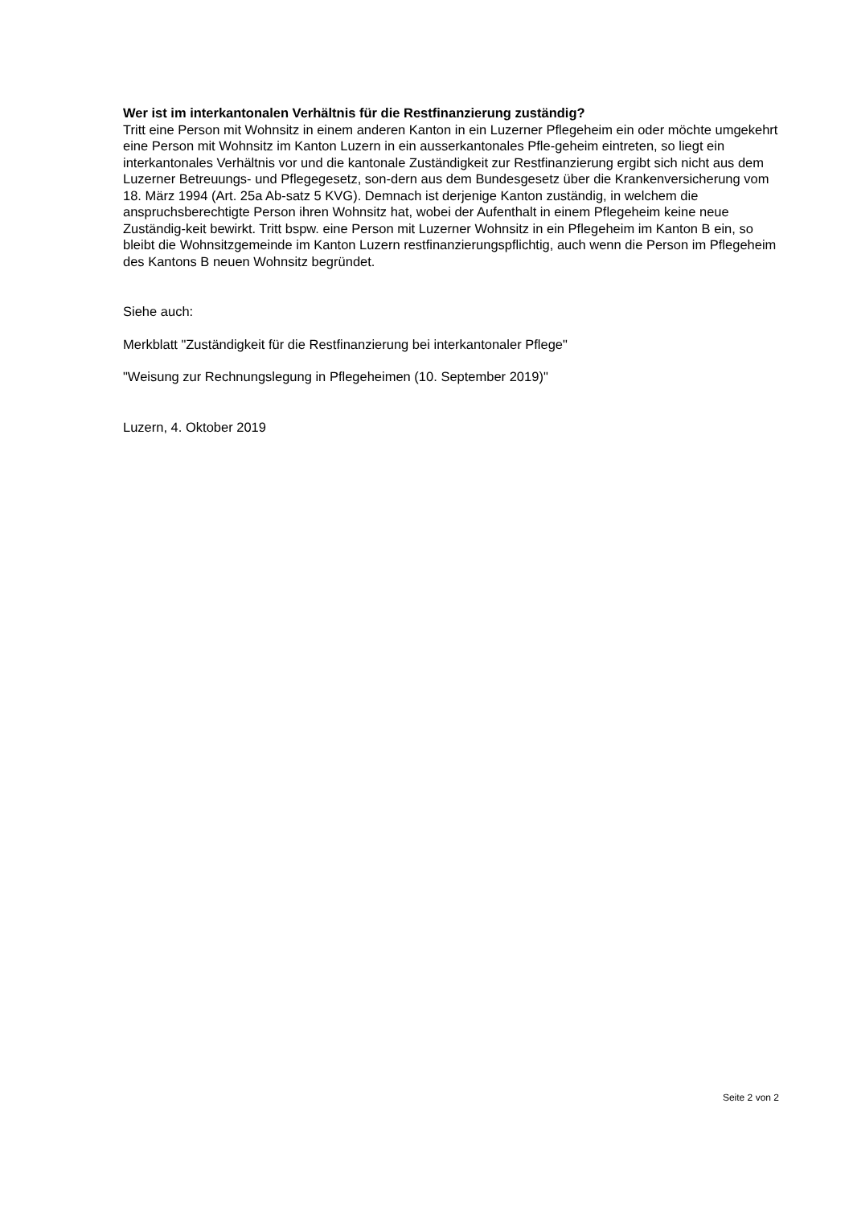Wer ist im interkantonalen Verhältnis für die Restfinanzierung zuständig?
Tritt eine Person mit Wohnsitz in einem anderen Kanton in ein Luzerner Pflegeheim ein oder möchte umgekehrt eine Person mit Wohnsitz im Kanton Luzern in ein ausserkantonales Pfle-geheim eintreten, so liegt ein interkantonales Verhältnis vor und die kantonale Zuständigkeit zur Restfinanzierung ergibt sich nicht aus dem Luzerner Betreuungs- und Pflegegesetz, son-dern aus dem Bundesgesetz über die Krankenversicherung vom 18. März 1994 (Art. 25a Ab-satz 5 KVG). Demnach ist derjenige Kanton zuständig, in welchem die anspruchsberechtigte Person ihren Wohnsitz hat, wobei der Aufenthalt in einem Pflegeheim keine neue Zuständig-keit bewirkt. Tritt bspw. eine Person mit Luzerner Wohnsitz in ein Pflegeheim im Kanton B ein, so bleibt die Wohnsitzgemeinde im Kanton Luzern restfinanzierungspflichtig, auch wenn die Person im Pflegeheim des Kantons B neuen Wohnsitz begründet.
Siehe auch:
Merkblatt "Zuständigkeit für die Restfinanzierung bei interkantonaler Pflege"
"Weisung zur Rechnungslegung in Pflegeheimen (10. September 2019)"
Luzern, 4. Oktober 2019
Seite 2 von 2